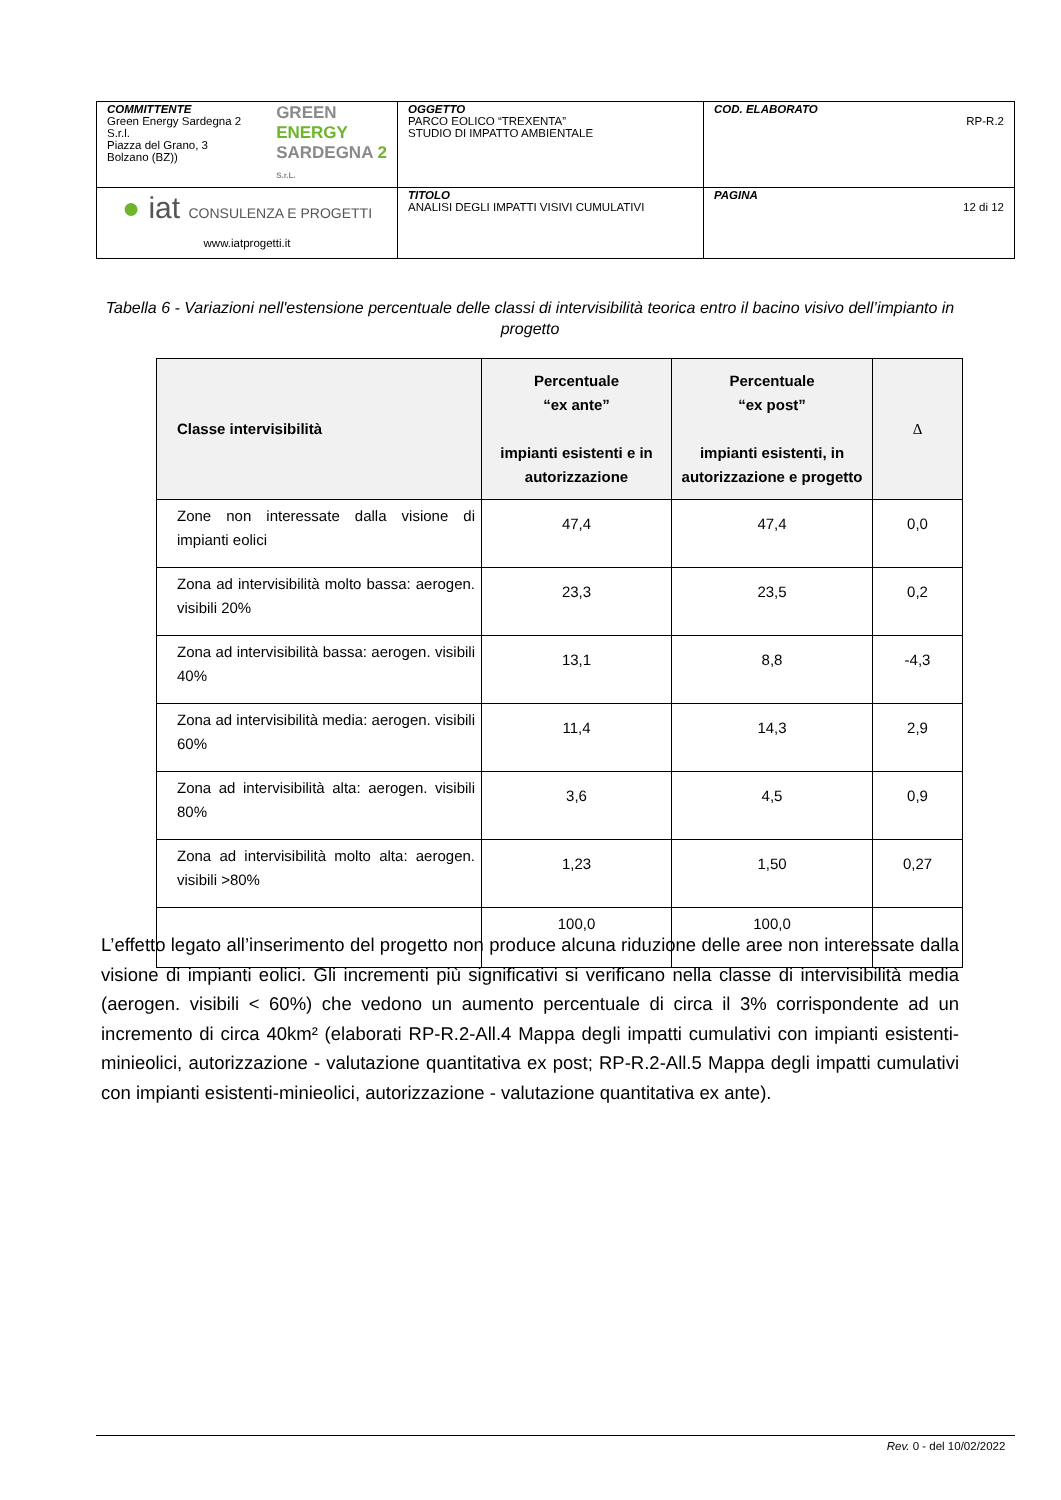| COMMITTENTE Green Energy Sardegna 2 S.r.l. Piazza del Grano, 3 Bolzano (BZ)) GREEN ENERGY SARDEGNA 2 S.r.L. | OGGETTO PARCO EOLICO “TREXENTA” STUDIO DI IMPATTO AMBIENTALE | COD. ELABORATO RP-R.2 |
| ● iat CONSULENZA E PROGETTI www.iatprogetti.it | TITOLO ANALISI DEGLI IMPATTI VISIVI CUMULATIVI | PAGINA 12 di 12 |
Tabella 6 - Variazioni nell'estensione percentuale delle classi di intervisibilità teorica entro il bacino visivo dell’impianto in progetto
| Classe intervisibilità | Percentuale “ex ante” impianti esistenti e in autorizzazione | Percentuale “ex post” impianti esistenti, in autorizzazione e progetto | Δ |
| --- | --- | --- | --- |
| Zone non interessate dalla visione di impianti eolici | 47,4 | 47,4 | 0,0 |
| Zona ad intervisibilità molto bassa: aerogen. visibili 20% | 23,3 | 23,5 | 0,2 |
| Zona ad intervisibilità bassa: aerogen. visibili 40% | 13,1 | 8,8 | -4,3 |
| Zona ad intervisibilità media: aerogen. visibili 60% | 11,4 | 14,3 | 2,9 |
| Zona ad intervisibilità alta: aerogen. visibili 80% | 3,6 | 4,5 | 0,9 |
| Zona ad intervisibilità molto alta: aerogen. visibili >80% | 1,23 | 1,50 | 0,27 |
| | 100,0 | 100,0 | |
L’effetto legato all’inserimento del progetto non produce alcuna riduzione delle aree non interessate dalla visione di impianti eolici. Gli incrementi più significativi si verificano nella classe di intervisibilità media (aerogen. visibili < 60%) che vedono un aumento percentuale di circa il 3% corrispondente ad un incremento di circa 40km² (elaborati RP-R.2-All.4 Mappa degli impatti cumulativi con impianti esistenti-minieolici, autorizzazione - valutazione quantitativa ex post; RP-R.2-All.5 Mappa degli impatti cumulativi con impianti esistenti-minieolici, autorizzazione - valutazione quantitativa ex ante).
Rev. 0 - del 10/02/2022